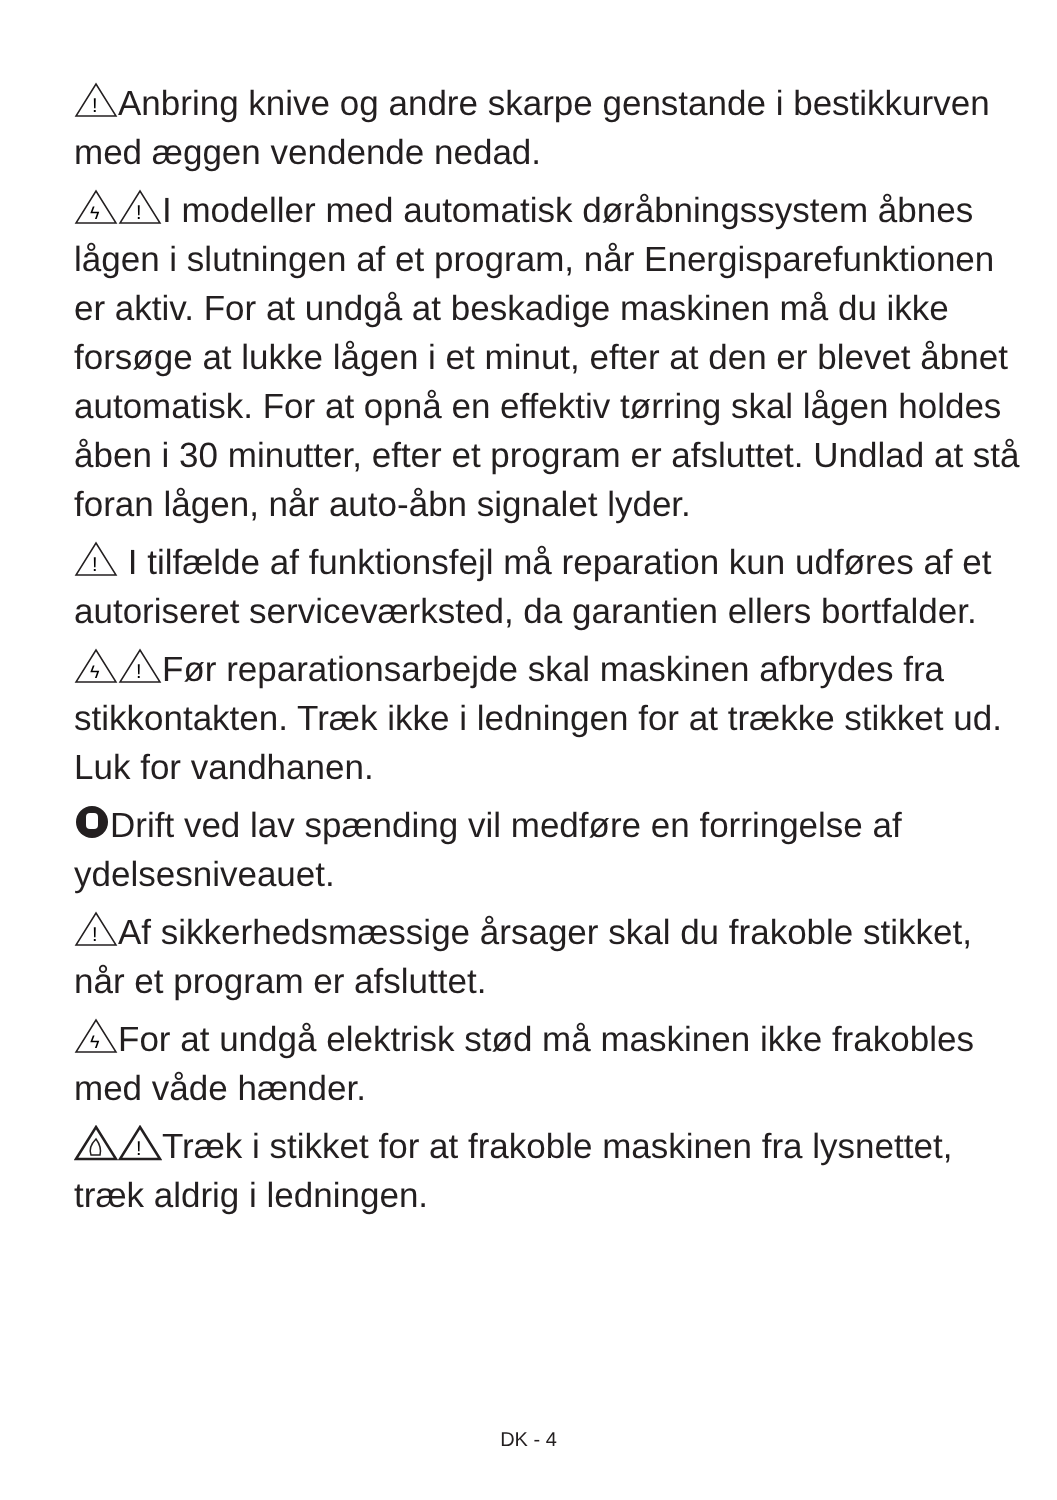!
Anbring knive og andre skarpe genstande i bestikkurven med æggen vendende nedad.
ϟ
!
I modeller med automatisk døråbningssystem åbnes lågen i slutningen af et program, når Energisparefunktionen er aktiv. For at undgå at beskadige maskinen må du ikke forsøge at lukke lågen i et minut, efter at den er blevet åbnet automatisk. For at opnå en effektiv tørring skal lågen holdes åben i 30 minutter, efter et program er afsluttet. Undlad at stå foran lågen, når auto-åbn signalet lyder.
!
I tilfælde af funktionsfejl må reparation kun udføres af et autoriseret serviceværksted, da garantien ellers bortfalder.
ϟ
!
Før reparationsarbejde skal maskinen afbrydes fra stikkontakten. Træk ikke i ledningen for at trække stikket ud. Luk for vandhanen.
Drift ved lav spænding vil medføre en forringelse af ydelsesniveauet.
!
Af sikkerhedsmæssige årsager skal du frakoble stikket, når et program er afsluttet.
ϟ
For at undgå elektrisk stød må maskinen ikke frakobles med våde hænder.
!
Træk i stikket for at frakoble maskinen fra lysnettet, træk aldrig i ledningen.
DK - 4